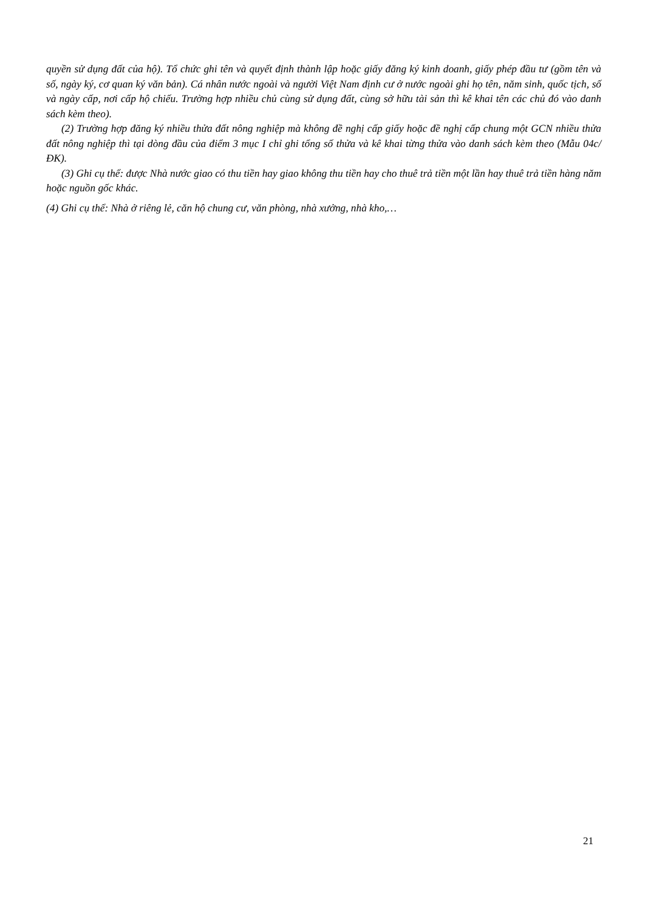quyền sử dụng đất của hộ). Tổ chức ghi tên và quyết định thành lập hoặc giấy đăng ký kinh doanh, giấy phép đầu tư (gồm tên và số, ngày ký, cơ quan ký văn bản). Cá nhân nước ngoài và người Việt Nam định cư ở nước ngoài ghi họ tên, năm sinh, quốc tịch, số và ngày cấp, nơi cấp hộ chiếu. Trường hợp nhiều chủ cùng sử dụng đất, cùng sở hữu tài sản thì kê khai tên các chủ đó vào danh sách kèm theo).
(2) Trường hợp đăng ký nhiều thửa đất nông nghiệp mà không đề nghị cấp giấy hoặc đề nghị cấp chung một GCN nhiều thửa đất nông nghiệp thì tại dòng đầu của điểm 3 mục I chỉ ghi tổng số thửa và kê khai từng thửa vào danh sách kèm theo (Mẫu 04c/ĐK).
(3) Ghi cụ thể: được Nhà nước giao có thu tiền hay giao không thu tiền hay cho thuê trả tiền một lần hay thuê trả tiền hàng năm hoặc nguồn gốc khác.
(4) Ghi cụ thể: Nhà ở riêng lẻ, căn hộ chung cư, văn phòng, nhà xưởng, nhà kho,…
21